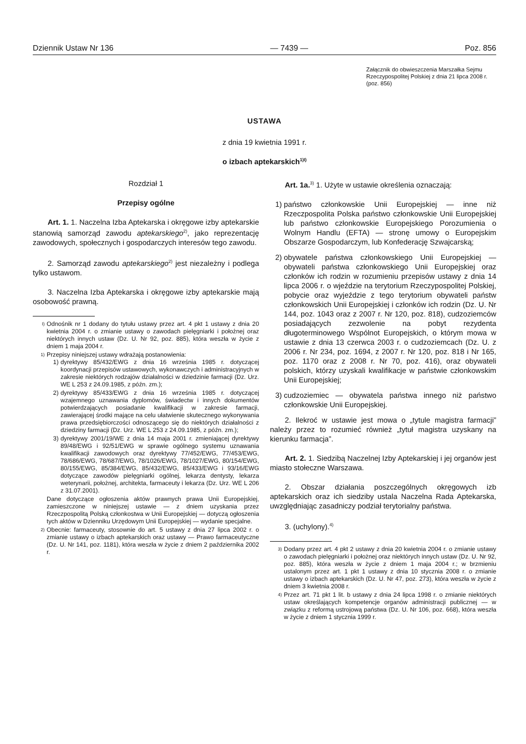Dziennik Ustaw Nr 136 — 7439 — Poz. 856
Załącznik do obwieszczenia Marszałka Sejmu Rzeczypospolitej Polskiej z dnia 21 lipca 2008 r. (poz. 856)
USTAWA
z dnia 19 kwietnia 1991 r.
o izbach aptekarskich<sup>1)I)</sup>
Rozdział 1
Przepisy ogólne
Art. 1. 1. Naczelna Izba Aptekarska i okręgowe izby aptekarskie stanowią samorząd zawodu aptekarskiego<sup>2)</sup>, jako reprezentację zawodowych, społecznych i gospodarczych interesów tego zawodu.
2. Samorząd zawodu aptekarskiego<sup>2)</sup> jest niezależny i podlega tylko ustawom.
3. Naczelna Izba Aptekarska i okręgowe izby aptekarskie mają osobowość prawną.
<sup>I)</sup> Odnośnik nr 1 dodany do tytułu ustawy przez art. 4 pkt 1 ustawy z dnia 20 kwietnia 2004 r. o zmianie ustawy o zawodach pielęgniarki i położnej oraz niektórych innych ustaw (Dz. U. Nr 92, poz. 885), która weszła w życie z dniem 1 maja 2004 r.
<sup>1)</sup> Przepisy niniejszej ustawy wdrażają postanowienia:
1) dyrektywy 85/432/EWG z dnia 16 września 1985 r. dotyczącej koordynacji przepisów ustawowych, wykonawczych i administracyjnych w zakresie niektórych rodzajów działalności w dziedzinie farmacji (Dz. Urz. WE L 253 z 24.09.1985, z późn. zm.);
2) dyrektywy 85/433/EWG z dnia 16 września 1985 r. dotyczącej wzajemnego uznawania dyplomów, świadectw i innych dokumentów potwierdzających posiadanie kwalifikacji w zakresie farmacji, zawierającej środki mające na celu ułatwienie skutecznego wykonywania prawa przedsiębiorczości odnoszącego się do niektórych działalności z dziedziny farmacji (Dz. Urz. WE L 253 z 24.09.1985, z późn. zm.);
3) dyrektywy 2001/19/WE z dnia 14 maja 2001 r. zmieniającej dyrektywy 89/48/EWG i 92/51/EWG w sprawie ogólnego systemu uznawania kwalifikacji zawodowych oraz dyrektywy 77/452/EWG, 77/453/EWG, 78/686/EWG, 78/687/EWG, 78/1026/EWG, 78/1027/EWG, 80/154/EWG, 80/155/EWG, 85/384/EWG, 85/432/EWG, 85/433/EWG i 93/16/EWG dotyczące zawodów pielęgniarki ogólnej, lekarza dentysty, lekarza weterynarii, położnej, architekta, farmaceuty i lekarza (Dz. Urz. WE L 206 z 31.07.2001).
Dane dotyczące ogłoszenia aktów prawnych prawa Unii Europejskiej, zamieszczone w niniejszej ustawie — z dniem uzyskania przez Rzeczpospolitą Polską członkostwa w Unii Europejskiej — dotyczą ogłoszenia tych aktów w Dzienniku Urzędowym Unii Europejskiej — wydanie specjalne.
<sup>2)</sup> Obecnie: farmaceuty, stosownie do art. 5 ustawy z dnia 27 lipca 2002 r. o zmianie ustawy o izbach aptekarskich oraz ustawy — Prawo farmaceutyczne (Dz. U. Nr 141, poz. 1181), która weszła w życie z dniem 2 października 2002 r.
Art. 1a.<sup>3)</sup> 1. Użyte w ustawie określenia oznaczają:
1) państwo członkowskie Unii Europejskiej — inne niż Rzeczpospolita Polska państwo członkowskie Unii Europejskiej lub państwo członkowskie Europejskiego Porozumienia o Wolnym Handlu (EFTA) — stronę umowy o Europejskim Obszarze Gospodarczym, lub Konfederację Szwajcarską;
2) obywatele państwa członkowskiego Unii Europejskiej — obywateli państwa członkowskiego Unii Europejskiej oraz członków ich rodzin w rozumieniu przepisów ustawy z dnia 14 lipca 2006 r. o wjeździe na terytorium Rzeczypospolitej Polskiej, pobycie oraz wyjeździe z tego terytorium obywateli państw członkowskich Unii Europejskiej i członków ich rodzin (Dz. U. Nr 144, poz. 1043 oraz z 2007 r. Nr 120, poz. 818), cudzoziemców posiadających zezwolenie na pobyt rezydenta długoterminowego Wspólnot Europejskich, o którym mowa w ustawie z dnia 13 czerwca 2003 r. o cudzoziemcach (Dz. U. z 2006 r. Nr 234, poz. 1694, z 2007 r. Nr 120, poz. 818 i Nr 165, poz. 1170 oraz z 2008 r. Nr 70, poz. 416), oraz obywateli polskich, którzy uzyskali kwalifikacje w państwie członkowskim Unii Europejskiej;
3) cudzoziemiec — obywatela państwa innego niż państwo członkowskie Unii Europejskiej.
2. Ilekroć w ustawie jest mowa o „tytule magistra farmacji” należy przez to rozumieć również „tytuł magistra uzyskany na kierunku farmacja”.
Art. 2. 1. Siedzibą Naczelnej Izby Aptekarskiej i jej organów jest miasto stołeczne Warszawa.
2. Obszar działania poszczególnych okręgowych izb aptekarskich oraz ich siedziby ustala Naczelna Rada Aptekarska, uwzględniając zasadniczy podział terytorialny państwa.
3. (uchylony).<sup>4)</sup>
<sup>3)</sup> Dodany przez art. 4 pkt 2 ustawy z dnia 20 kwietnia 2004 r. o zmianie ustawy o zawodach pielęgniarki i położnej oraz niektórych innych ustaw (Dz. U. Nr 92, poz. 885), która weszła w życie z dniem 1 maja 2004 r.; w brzmieniu ustalonym przez art. 1 pkt 1 ustawy z dnia 10 stycznia 2008 r. o zmianie ustawy o izbach aptekarskich (Dz. U. Nr 47, poz. 273), która weszła w życie z dniem 3 kwietnia 2008 r.
<sup>4)</sup> Przez art. 71 pkt 1 lit. b ustawy z dnia 24 lipca 1998 r. o zmianie niektórych ustaw określających kompetencje organów administracji publicznej — w związku z reformą ustrojową państwa (Dz. U. Nr 106, poz. 668), która weszła w życie z dniem 1 stycznia 1999 r.